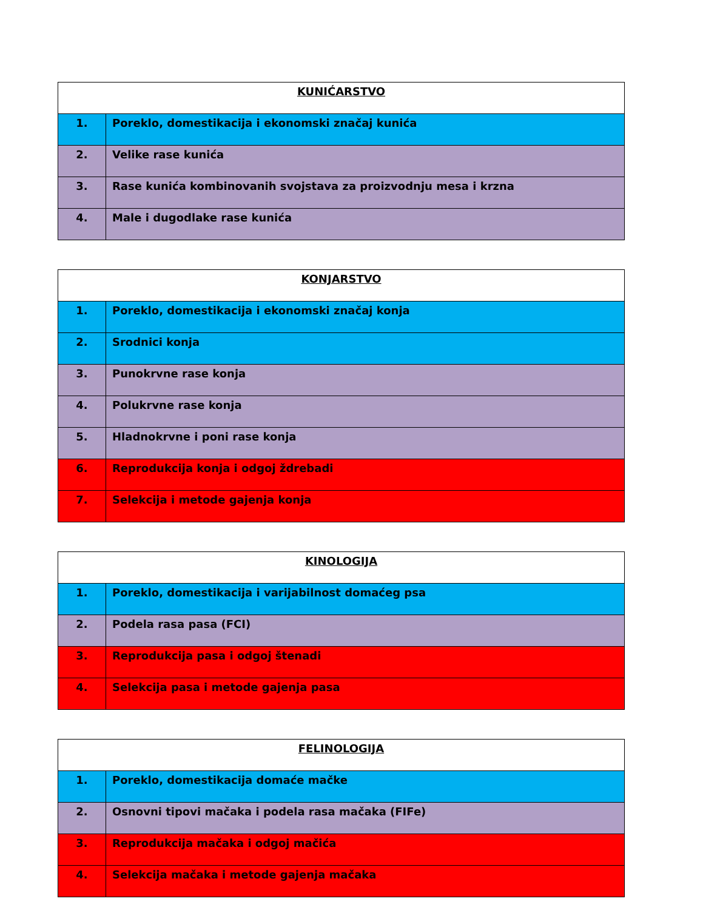| KUNIĆARSTVO | |
| --- | --- |
| 1. | Poreklo, domestikacija i ekonomski značaj kunića |
| 2. | Velike rase kunića |
| 3. | Rase kunića kombinovanih svojstava za proizvodnju mesa i krzna |
| 4. | Male i dugodlake rase kunića |
| KONJARSTVO | |
| --- | --- |
| 1. | Poreklo, domestikacija i ekonomski značaj konja |
| 2. | Srodnici konja |
| 3. | Punokrvne rase konja |
| 4. | Polukrvne rase konja |
| 5. | Hladnokrvne i poni rase konja |
| 6. | Reprodukcija konja i odgoj ždrebadi |
| 7. | Selekcija i metode gajenja konja |
| KINOLOGIJA | |
| --- | --- |
| 1. | Poreklo, domestikacija i varijabilnost domaćeg psa |
| 2. | Podela rasa pasa (FCI) |
| 3. | Reprodukcija pasa i odgoj štenadi |
| 4. | Selekcija pasa i metode gajenja pasa |
| FELINOLOGIJA | |
| --- | --- |
| 1. | Poreklo, domestikacija domaće mačke |
| 2. | Osnovni tipovi mačaka i podela rasa mačaka (FIFe) |
| 3. | Reprodukcija mačaka i odgoj mačića |
| 4. | Selekcija mačaka i metode gajenja mačaka |